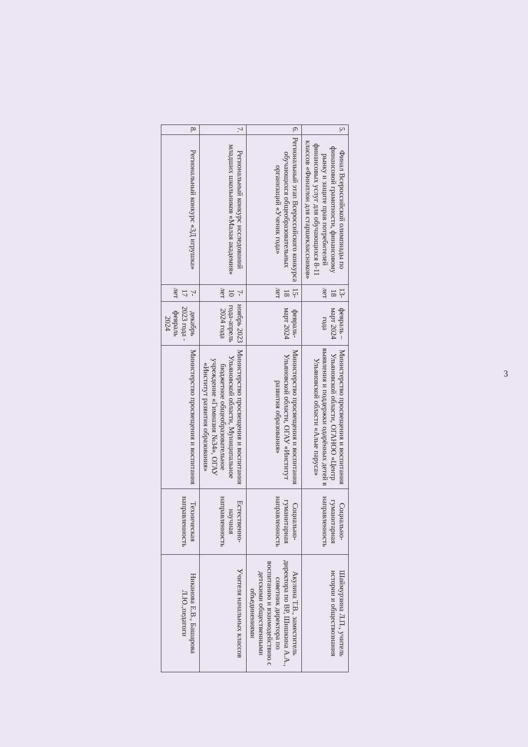3
| 5. | Финал Всероссийской олимпиады по финансовой грамотности, финансовому рынку и защите прав потребителей финансовых услуг для обучающихся 8-11 классов «Финатлон для старшеклассников» | 13-18 лет | февраль –март 2024 года | Министерство просвещения и воспитания Ульяновской области, ОГАНОО «Центр выявления и поддержки одарённых детей в Ульяновской области «Алые паруса» | Социально-гуманитарная направленность | Шаймурзина Л.П., учитель истории и обществознания |
| 6. | Региональный этап Всероссийского конкурса обучающихся общеобразовательных организаций «Ученик года» | 15-18 лет | февраль-март 2024 | Министерство просвещения и воспитания Ульяновской области, ОГАУ «Институт развития образования» | Социально-гуманитарная направленность | Акулина Т.В., заместитель директора по ВР, Шишкина А.А., советник директора по воспитанию и взаимодействию с детскими общественными объединениями |
| 7. | Региональный конкурс исследований младших школьников «Малая академия» | 7-10 лет | ноябрь 2023 года-апрель 2024 года | Министерство просвещения и воспитания Ульяновской области, Муниципальное бюджетное общеобразовательное учреждение «Гимназия №34», ОГАУ «Институт развития образования» | Естественно-научная направленность | Учителя начальных классов |
| 8. | Региональный конкурс «3Д игрушка» | 7-17 лет | декабрь 2023 года - февраль 2024 | Министерство просвещения и воспитания | Техническая направленность | Никанова Е.В., Башарова Л.Ю.,педагоги |